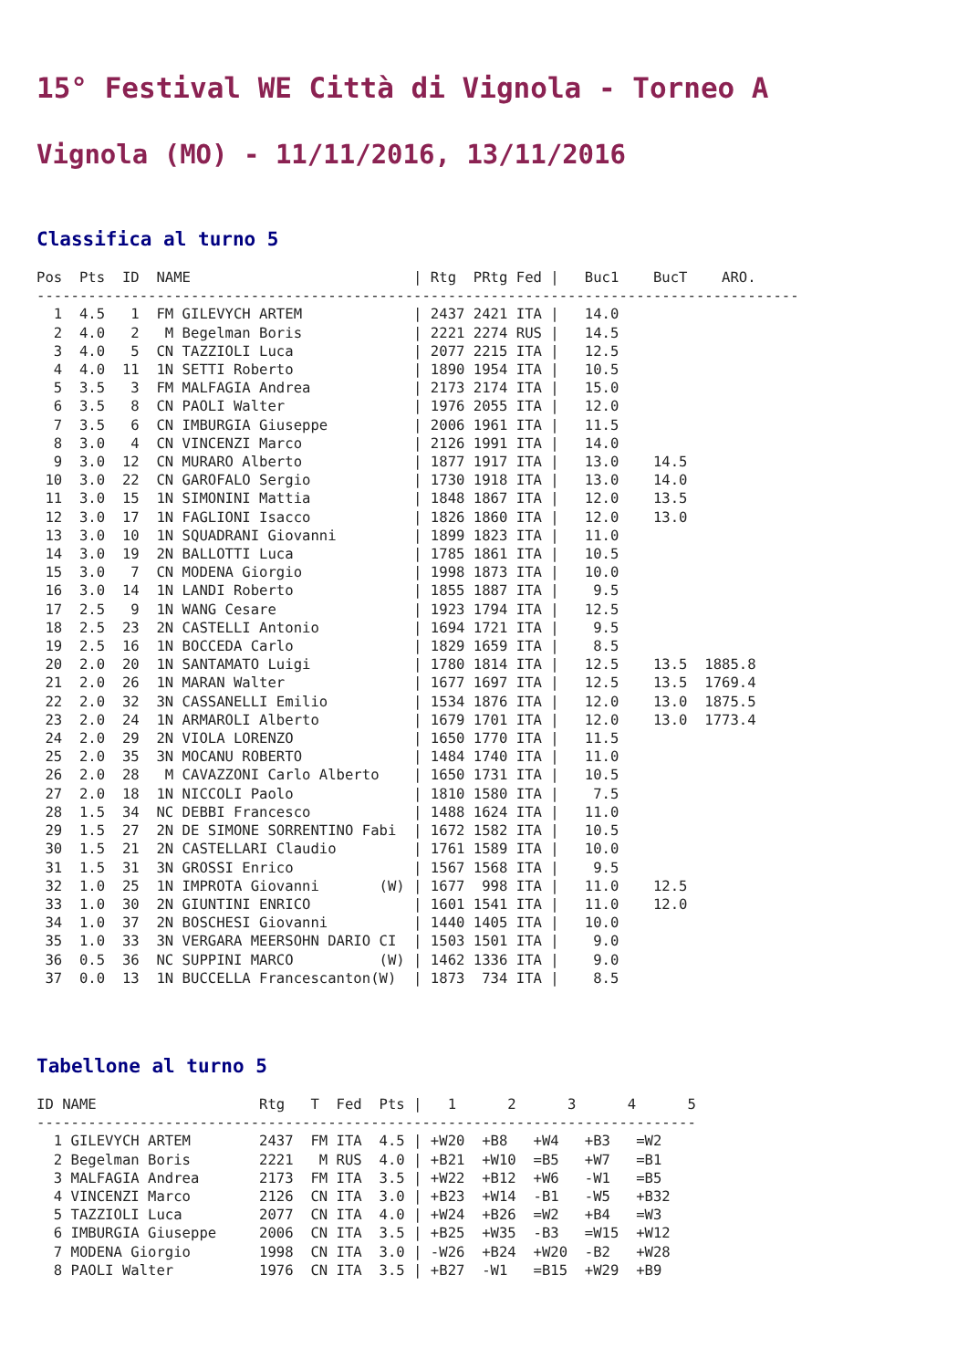15° Festival WE Città di Vignola - Torneo A
Vignola (MO) - 11/11/2016, 13/11/2016
Classifica al turno 5
Pos  Pts  ID  NAME                          | Rtg  PRtg Fed |   Buc1    BucT    ARO.
-----------------------------------------------------------------------------------------
  1  4.5   1  FM GILEVYCH ARTEM             | 2437 2421 ITA |   14.0
  2  4.0   2   M Begelman Boris             | 2221 2274 RUS |   14.5
  3  4.0   5  CN TAZZIOLI Luca              | 2077 2215 ITA |   12.5
  4  4.0  11  1N SETTI Roberto              | 1890 1954 ITA |   10.5
  5  3.5   3  FM MALFAGIA Andrea            | 2173 2174 ITA |   15.0
  6  3.5   8  CN PAOLI Walter               | 1976 2055 ITA |   12.0
  7  3.5   6  CN IMBURGIA Giuseppe          | 2006 1961 ITA |   11.5
  8  3.0   4  CN VINCENZI Marco             | 2126 1991 ITA |   14.0
  9  3.0  12  CN MURARO Alberto             | 1877 1917 ITA |   13.0    14.5
 10  3.0  22  CN GAROFALO Sergio            | 1730 1918 ITA |   13.0    14.0
 11  3.0  15  1N SIMONINI Mattia            | 1848 1867 ITA |   12.0    13.5
 12  3.0  17  1N FAGLIONI Isacco            | 1826 1860 ITA |   12.0    13.0
 13  3.0  10  1N SQUADRANI Giovanni         | 1899 1823 ITA |   11.0
 14  3.0  19  2N BALLOTTI Luca              | 1785 1861 ITA |   10.5
 15  3.0   7  CN MODENA Giorgio             | 1998 1873 ITA |   10.0
 16  3.0  14  1N LANDI Roberto              | 1855 1887 ITA |    9.5
 17  2.5   9  1N WANG Cesare                | 1923 1794 ITA |   12.5
 18  2.5  23  2N CASTELLI Antonio           | 1694 1721 ITA |    9.5
 19  2.5  16  1N BOCCEDA Carlo              | 1829 1659 ITA |    8.5
 20  2.0  20  1N SANTAMATO Luigi            | 1780 1814 ITA |   12.5    13.5  1885.8
 21  2.0  26  1N MARAN Walter               | 1677 1697 ITA |   12.5    13.5  1769.4
 22  2.0  32  3N CASSANELLI Emilio          | 1534 1876 ITA |   12.0    13.0  1875.5
 23  2.0  24  1N ARMAROLI Alberto           | 1679 1701 ITA |   12.0    13.0  1773.4
 24  2.0  29  2N VIOLA LORENZO              | 1650 1770 ITA |   11.5
 25  2.0  35  3N MOCANU ROBERTO             | 1484 1740 ITA |   11.0
 26  2.0  28   M CAVAZZONI Carlo Alberto    | 1650 1731 ITA |   10.5
 27  2.0  18  1N NICCOLI Paolo              | 1810 1580 ITA |    7.5
 28  1.5  34  NC DEBBI Francesco            | 1488 1624 ITA |   11.0
 29  1.5  27  2N DE SIMONE SORRENTINO Fabi  | 1672 1582 ITA |   10.5
 30  1.5  21  2N CASTELLARI Claudio         | 1761 1589 ITA |   10.0
 31  1.5  31  3N GROSSI Enrico              | 1567 1568 ITA |    9.5
 32  1.0  25  1N IMPROTA Giovanni       (W) | 1677  998 ITA |   11.0    12.5
 33  1.0  30  2N GIUNTINI ENRICO            | 1601 1541 ITA |   11.0    12.0
 34  1.0  37  2N BOSCHESI Giovanni          | 1440 1405 ITA |   10.0
 35  1.0  33  3N VERGARA MEERSOHN DARIO CI  | 1503 1501 ITA |    9.0
 36  0.5  36  NC SUPPINI MARCO          (W) | 1462 1336 ITA |    9.0
 37  0.0  13  1N BUCCELLA Francescanton(W)  | 1873  734 ITA |    8.5
Tabellone al turno 5
ID NAME                   Rtg   T  Fed  Pts |   1      2      3      4      5
-----------------------------------------------------------------------------
  1 GILEVYCH ARTEM        2437  FM ITA  4.5 | +W20  +B8   +W4   +B3   =W2
  2 Begelman Boris        2221   M RUS  4.0 | +B21  +W10  =B5   +W7   =B1
  3 MALFAGIA Andrea       2173  FM ITA  3.5 | +W22  +B12  +W6   -W1   =B5
  4 VINCENZI Marco        2126  CN ITA  3.0 | +B23  +W14  -B1   -W5   +B32
  5 TAZZIOLI Luca         2077  CN ITA  4.0 | +W24  +B26  =W2   +B4   =W3
  6 IMBURGIA Giuseppe     2006  CN ITA  3.5 | +B25  +W35  -B3   =W15  +W12
  7 MODENA Giorgio        1998  CN ITA  3.0 | -W26  +B24  +W20  -B2   +W28
  8 PAOLI Walter          1976  CN ITA  3.5 | +B27  -W1   =B15  +W29  +B9